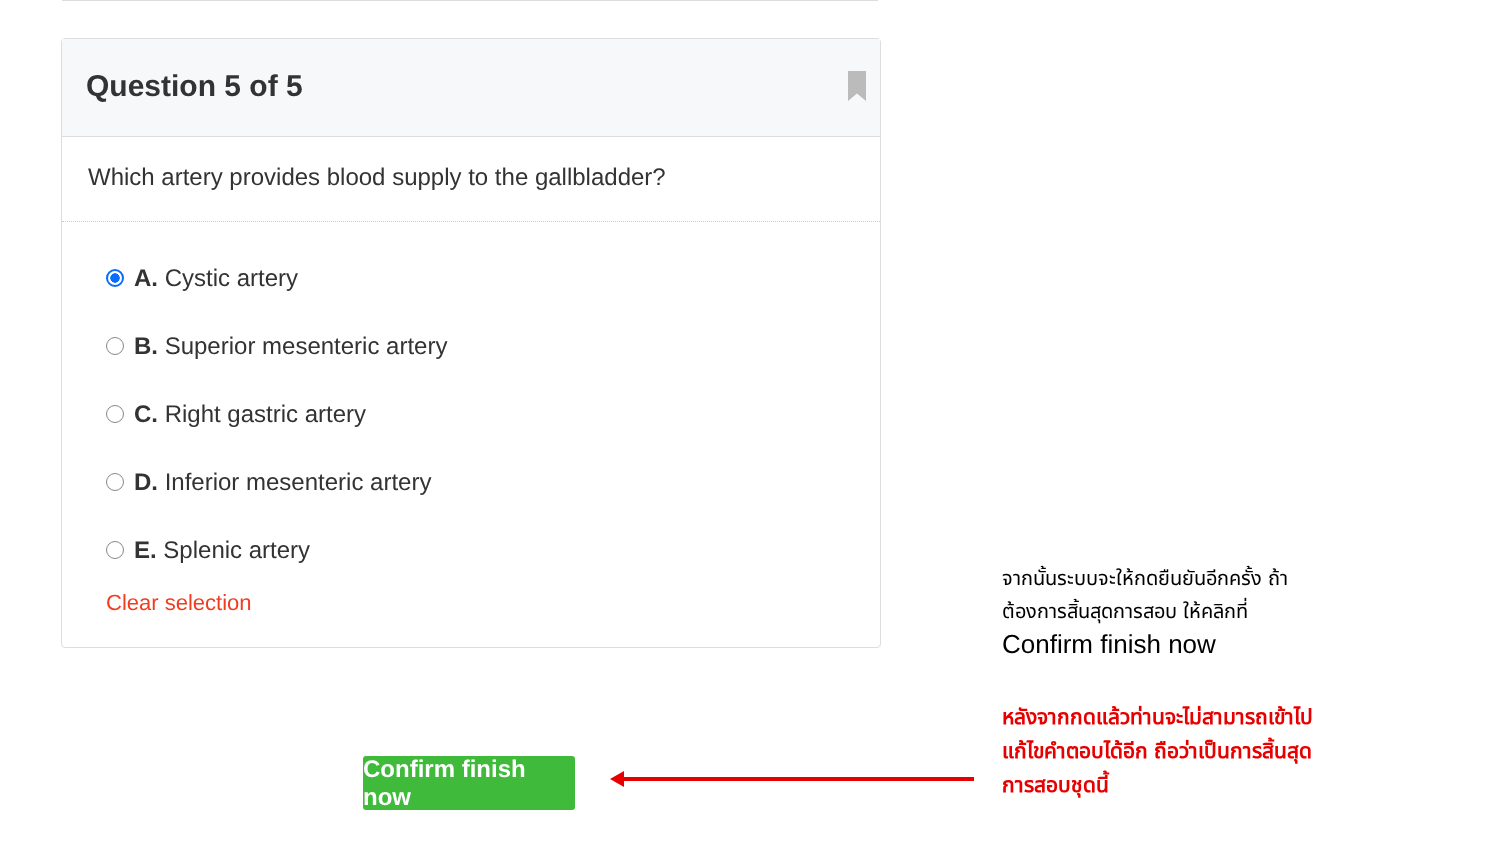Question 5 of 5
Which artery provides blood supply to the gallbladder?
A. Cystic artery
B. Superior mesenteric artery
C. Right gastric artery
D. Inferior mesenteric artery
E. Splenic artery
Clear selection
Confirm finish now
จากนั้นระบบจะให้กดยืนยันอีกครั้ง ถ้าต้องการสิ้นสุดการสอบ ให้คลิกที่
Confirm finish now
หลังจากกดแล้วท่านจะไม่สามารถเข้าไปแก้ไขคำตอบได้อีก ถือว่าเป็นการสิ้นสุดการสอบชุดนี้